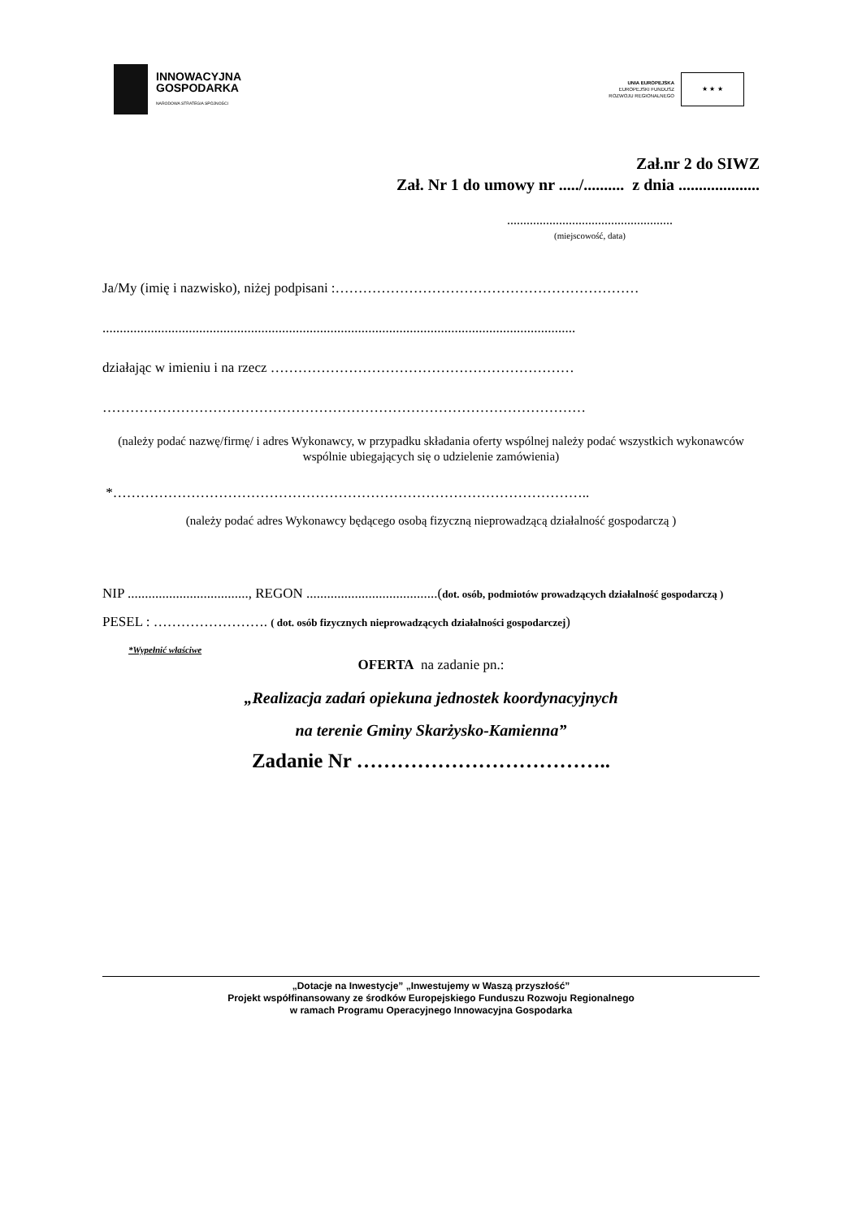INNOWACYJNA
GOSPODARKA
NARODOWA STRATEGIA SPÓJNOŚCI
UNIA EUROPEJSKA
EUROPEJSKI FUNDUSZ
ROZWOJU REGIONALNEGO
★ ★ ★
Zał.nr 2 do SIWZ
Zał. Nr 1 do umowy nr ...../.......... z dnia ....................
...................................................
(miejscowość, data)
Ja/My (imię i nazwisko), niżej podpisani :…………………………………………………………
.........................................................................................................................................
działając w imieniu i na rzecz …………………………………………………………
……………………………………………………………………………………………
(należy podać nazwę/firmę/ i adres Wykonawcy, w przypadku składania oferty wspólnej należy podać wszystkich wykonawców wspólnie ubiegających się o udzielenie zamówienia)
*…………………………………………………………………………………………..
(należy podać adres Wykonawcy będącego osobą fizyczną nieprowadzącą działalność gospodarczą )
NIP ..................................., REGON ......................................(dot. osób, podmiotów prowadzących działalność gospodarczą )
PESEL : ……………………. ( dot. osób fizycznych nieprowadzących działalności gospodarczej)
*Wypełnić właściwe
OFERTA na zadanie pn.:
„Realizacja zadań opiekuna jednostek koordynacyjnych
na terenie Gminy Skarżysko-Kamienna”
Zadanie Nr ………………………………..
„Dotacje na Inwestycje” „Inwestujemy w Waszą przyszłość”
Projekt współfinansowany ze środków Europejskiego Funduszu Rozwoju Regionalnego
w ramach Programu Operacyjnego Innowacyjna Gospodarka